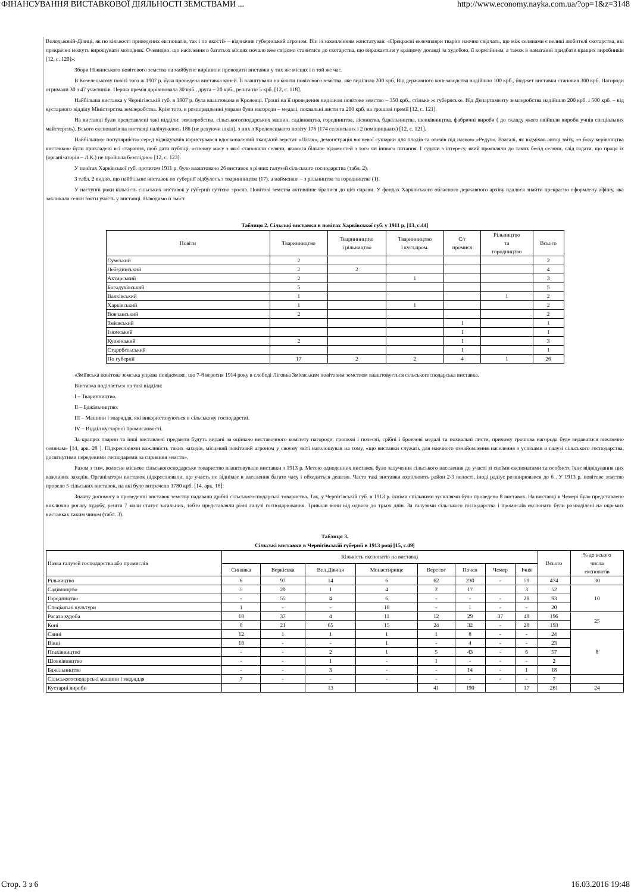ФІНАНСУВАННЯ ВИСТАВКОВОЇ ДІЯЛЬНОСТІ ЗЕМСТВАМИ ... http://www.economy.nayka.com.ua/?op=1&z=3148
Володьковій-Дівиці, як по кількості приведених експонатів, так і по якості» – відзначив губернський агроном. Він із захопленням констатував: «Прекрасні екземпляри тварин наочно свідчать, що між селянами є великі любителі скотарства, які прекрасно можуть вирощувати молодняк. Очевидно, що населення в багатьох місцях почало вже свідомо ставитися до скотарства, що виражається у кращому догляді за худобою, її кормлінням, а також в намаганні придбати кращих виробників [12, с. 120]».
Збори Ніжинського повітового земства на майбутнє вирішили проводити виставки у тих же місцях і в той же час.
В Козелецькому повіті того ж 1907 р. була проведена виставка коней. Її влаштували на кошти повітового земства, яке виділило 200 крб. Від державного конезаводства надійшло 100 крб., бюджет виставки становив 300 крб. Нагороди отримали 30 з 47 учасників. Перша премія дорівнювала 30 крб., друга – 20 крб., решта по 5 крб. [12, с. 118].
Найбільша виставка у Чернігівській губ. в 1907 р. була влаштована в Кролевці. Гроші на її проведення виділили повітове земство – 350 крб., стільки ж губернське. Від Департаменту землеробства надійшло 200 крб. і 500 крб. – від кустарного відділу Міністерства землеробства. Крім того, в розпорядженні управи були нагороди – медалі, похвальні листи та 200 крб. на грошові премії [12, с. 121].
На виставці були представлені такі відділи: землеробства, сільськогосподарських машин, садівництва, городництва, лісництва, бджільництва, шовківництва, фабричні вироби ( до складу якого ввійшли вироби учнів спеціальних майстерень). Всього експонатів на виставці налічувалось 186 (не рахуючи шкіл), з них з Кролевецького повіту 176 (174 селянських і 2 поміщицьких) [12, с. 121].
Найбільшою популярністю серед відвідувачів користувався вдосконалений ткацький верстат «Літак», демонстрація вогневої сушарки для плодів та овочів під назвою «Редут». Взагалі, як відмічав автор звіту, «з боку керівництва виставкою були прикладені всі старання, щоб дати публіці, основну масу з якої становили селяни, якомога більше відомостей з того чи іншого питання. І судячи з інтересу, який проявляли до таких бесід селяни, слід гадати, що праця їх (організаторів – Л.К.) не пройшла безслідно» [12, с. 123].
У повітах Харківської губ. протягом 1911 р. було влаштовано 26 виставок з різних галузей сільського господарства (табл. 2).
З табл. 2 видно, що найбільше виставок по губернії відбулось з тваринництва (17), а найменше – з рільництва та городництва (1).
У наступні роки кількість сільських виставок у губернії суттєво зросла. Повітові земства активніше бралися до цієї справи. У фондах Харківського обласного державного архіву вдалося знайти прекрасно оформлену афішу, яка закликала селян взяти участь у виставці. Наводимо її зміст.
Таблиця 2. Сільські виставки в повітах Харківської губ. у 1911 р. [13, с.44]
| Повіти | Тваринництво | Тваринництво і рільництво | Тваринництво і куст.пром. | С/г промисл | Рільництво та городництво | Всього |
| --- | --- | --- | --- | --- | --- | --- |
| Сумський | 2 | | | | | 2 |
| Лебединський | 2 | 2 | | | | 4 |
| Ахтирський | 2 | | 1 | | | 3 |
| Богодухівський | 5 | | | | | 5 |
| Валківський | 1 | | | | 1 | 2 |
| Харківський | 1 | | 1 | | | 2 |
| Вовчанський | 2 | | | | | 2 |
| Змієвський | | | | 1 | | 1 |
| Ізюмський | | | | 1 | | 1 |
| Купянський | 2 | | | 1 | | 3 |
| Старобєльський | | | | 1 | | 1 |
| По губернії | 17 | 2 | 2 | 4 | 1 | 26 |
«Зміївська повітова земська управа повідомляє, що 7-8 вересня 1914 року в слободі Ліговка Змієвським повітовим земством влаштовується сільськогосподарська виставка.
Виставка поділяється на такі відділи:
I – Тваринництво.
II – Бджільництво.
III – Машини і знаряддя, які використовуються в сільському господарстві.
IV – Відділ кустарної промисловості.
За кращих тварин та інші виставлені предмети будуть видані за оцінкою виставочного комітету нагороди: грошові і почесні, срібні і бронзові медалі та похвальні листи, причому грошова нагорода буде видаватися виключно селянам» [14, арк. 28 ]. Підкреслюючи важливість таких заходів, місцевий повітовий агроном у своєму звіті наголошував на тому, «що виставки служать для наочного ознайомлення населення з успіхами в галузі сільського господарства, досягнутими передовими господарями за сприяння земств».
Разом з тим, волосне місцеве сільськогосподарське товариство влаштовувало виставки з 1913 р. Метою одноденних виставок було залучення сільського населення до участі зі своїми експонатами та особисте їхнє відвідування цих важливих заходів. Організатори виставок підкреслювали, що участь не віднімає в населення багато часу і обходиться дешево. Часто такі виставки охоплюють район 2-3 волості, іноді радіус розширювався до 6 . У 1913 р. повітове земство провело 5 сільських виставок, на які було витрачено 1780 крб. [14, арк. 18].
Значну допомогу в проведенні виставок земству надавали дрібні сільськогосподарські товариства. Так, у Чернігівській губ. в 1913 р. їхніми спільними зусиллями було проведено 8 виставок. На виставці в Чемері було представлено виключно рогату худобу, решта 7 мали статус загальних, тобто представляли різні галузі господарювання. Тривали вони від одного до трьох днів. За галузями сільського господарства і промислів експонати були розподілені на окремих виставках таким чином (табл. 3).
Таблиця 3.
Сільські виставки в Чернігівській губернії в 1913 році [15, с.49]
| Назва галузей господарства або промислів | Кількість експонатів на виставці | | | | | | | | Всього | % до всього числа експонатів |
| --- | --- | --- | --- | --- | --- | --- | --- | --- | --- | --- |
| | Синявка | Веркієвка | Вол.Дівиця | Монастирище | Вересог | Почен | Чемер | Ічня | | |
| Рільництво | 6 | 97 | 14 | 6 | 62 | 230 | - | 59 | 474 | 30 |
| Садівництво | 5 | 20 | 1 | 4 | 2 | 17 | | 3 | 52 | 10 |
| Городництво | - | 55 | 4 | 6 | - | - | - | 28 | 93 | |
| Спеціальні культури | 1 | - | - | 18 | - | 1 | - | - | 20 | |
| Рогата худоба | 18 | 37 | 4 | 11 | 12 | 29 | 37 | 48 | 196 | 25 |
| Коні | 8 | 21 | 65 | 15 | 24 | 32 | - | 28 | 193 | |
| Свині | 12 | 1 | 1 | 1 | 1 | 8 | - | - | 24 | 8 |
| Вівці | 18 | - | - | 1 | - | 4 | - | - | 23 | |
| Птахівництво | - | - | 2 | 1 | 5 | 43 | - | 6 | 57 | |
| Шовківництво | - | - | 1 | - | 1 | - | - | - | 2 | |
| Бджільництво | - | - | 3 | - | - | 14 | - | 1 | 18 | |
| Сільськогосподарські машини і знаряддя | 7 | - | - | - | - | - | - | - | 7 | |
| Кустарні вироби | | | 13 | | 41 | 190 | | 17 | 261 | 24 |
Стор. 3 з 6 16.03.2016 19:48